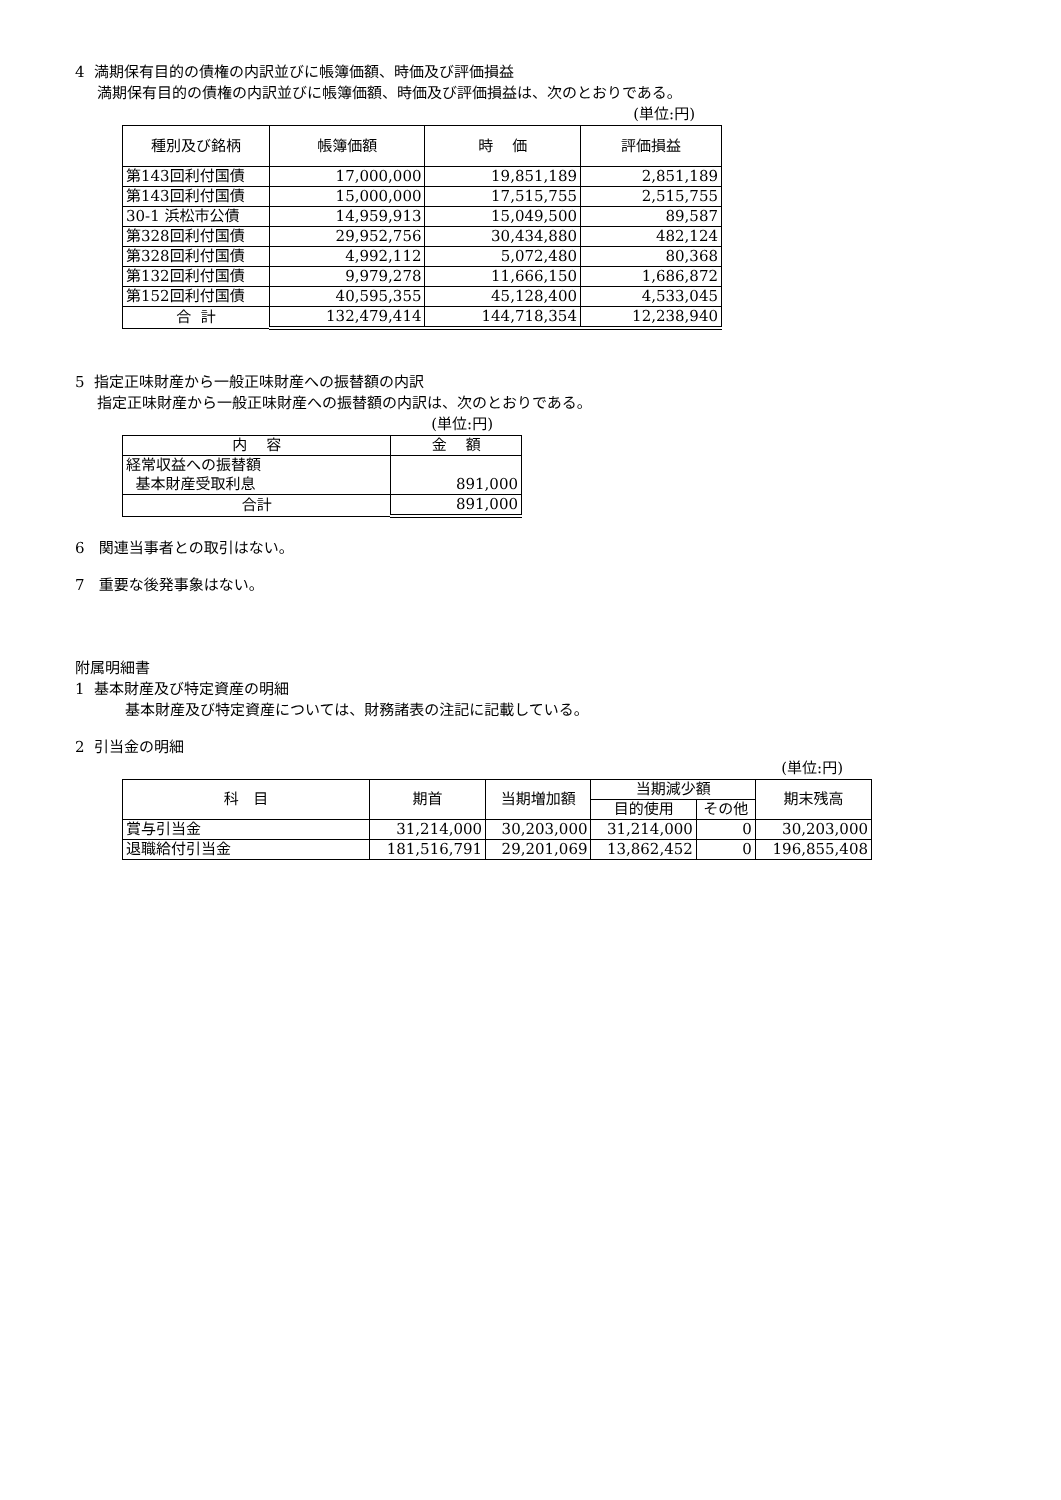4 満期保有目的の債権の内訳並びに帳簿価額、時価及び評価損益
満期保有目的の債権の内訳並びに帳簿価額、時価及び評価損益は、次のとおりである。
(単位:円)
| 種別及び銘柄 | 帳簿価額 | 時 価 | 評価損益 |
| --- | --- | --- | --- |
| 第143回利付国債 | 17,000,000 | 19,851,189 | 2,851,189 |
| 第143回利付国債 | 15,000,000 | 17,515,755 | 2,515,755 |
| 30-1 浜松市公債 | 14,959,913 | 15,049,500 | 89,587 |
| 第328回利付国債 | 29,952,756 | 30,434,880 | 482,124 |
| 第328回利付国債 | 4,992,112 | 5,072,480 | 80,368 |
| 第132回利付国債 | 9,979,278 | 11,666,150 | 1,686,872 |
| 第152回利付国債 | 40,595,355 | 45,128,400 | 4,533,045 |
| 合 計 | 132,479,414 | 144,718,354 | 12,238,940 |
5 指定正味財産から一般正味財産への振替額の内訳
指定正味財産から一般正味財産への振替額の内訳は、次のとおりである。
(単位:円)
| 内 容 | 金 額 |
| --- | --- |
| 経常収益への振替額 基本財産受取利息 | 891,000 |
| 合計 | 891,000 |
6 関連当事者との取引はない。
7 重要な後発事象はない。
附属明細書
1 基本財産及び特定資産の明細
基本財産及び特定資産については、財務諸表の注記に記載している。
2 引当金の明細
(単位:円)
| 科 目 | 期首 | 当期増加額 | 当期減少額 | | 期末残高 |
| --- | --- | --- | --- | --- | --- |
| | | | 目的使用 | その他 | |
| 賞与引当金 | 31,214,000 | 30,203,000 | 31,214,000 | 0 | 30,203,000 |
| 退職給付引当金 | 181,516,791 | 29,201,069 | 13,862,452 | 0 | 196,855,408 |